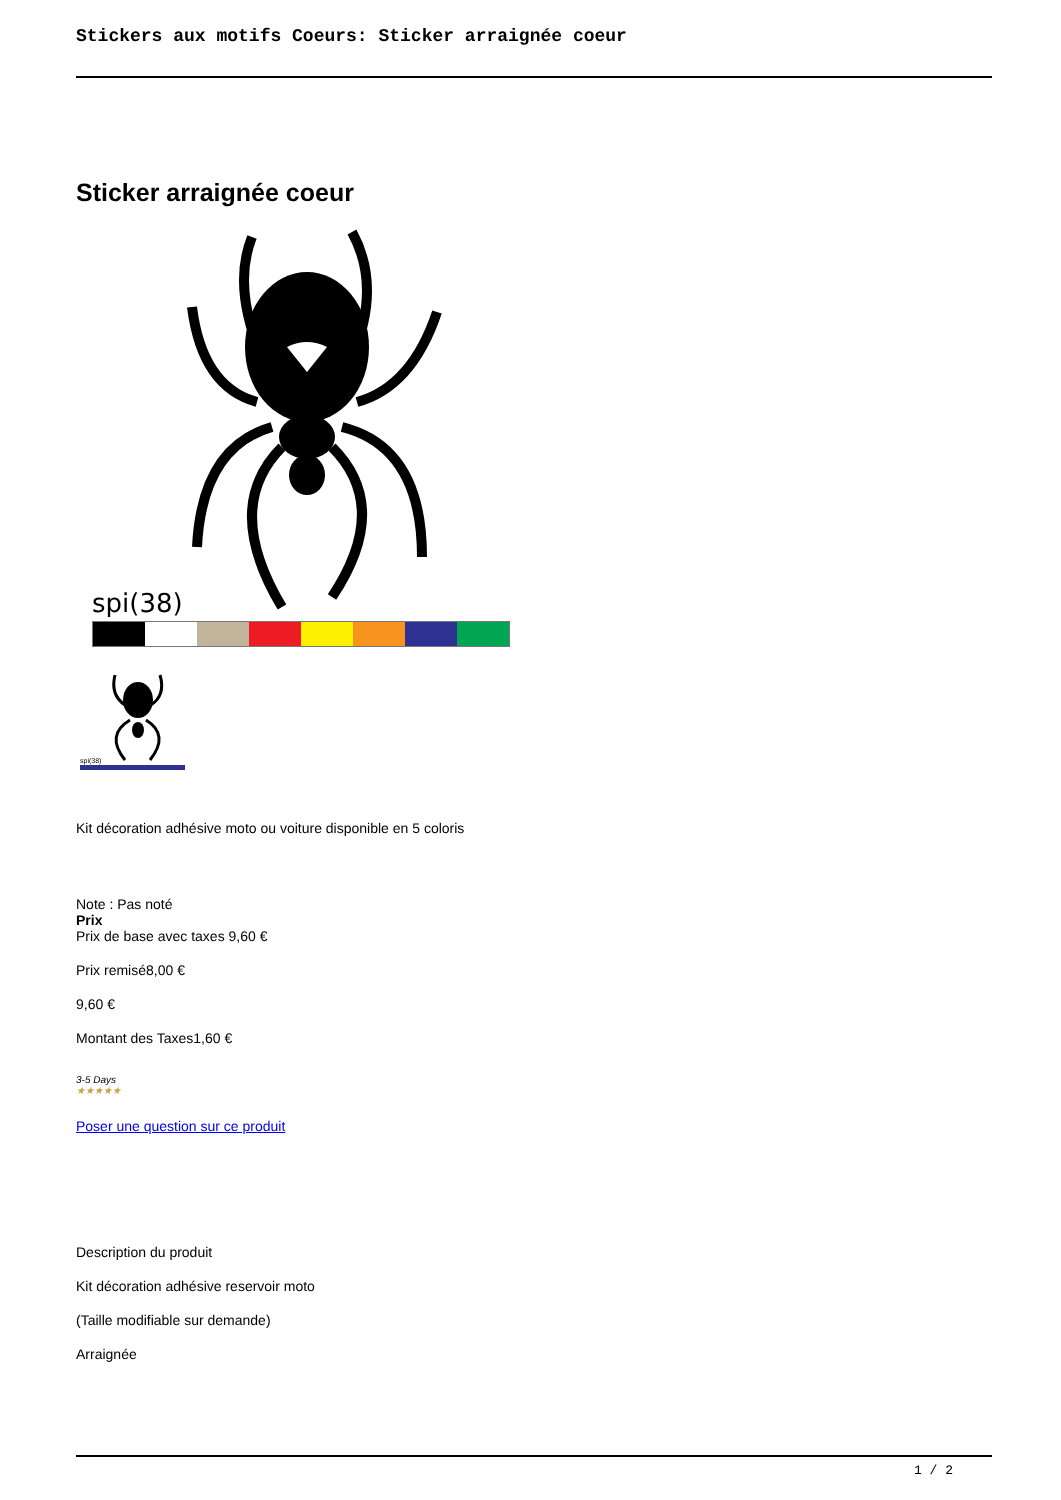Stickers aux motifs Coeurs: Sticker arraignée coeur
Sticker arraignée coeur
spi(38)
spi(38)
Kit décoration adhésive moto ou voiture disponible en 5 coloris
Note : Pas noté
Prix
Prix de base avec taxes 9,60 €
Prix remisé8,00 €
9,60 €
Montant des Taxes1,60 €
3-5 Days
★★★★★
Poser une question sur ce produit
Description du produit
Kit décoration adhésive reservoir moto
(Taille modifiable sur demande)
Arraignée
1 / 2